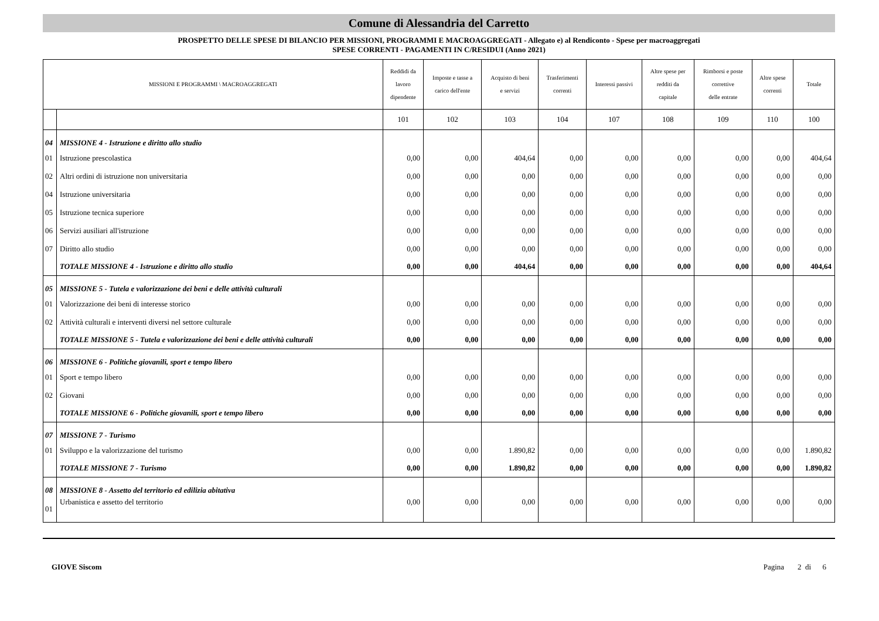Comune di Alessandria del Carretto
PROSPETTO DELLE SPESE DI BILANCIO PER MISSIONI, PROGRAMMI E MACROAGGREGATI - Allegato e) al Rendiconto - Spese per macroaggregati
SPESE CORRENTI - PAGAMENTI IN C/RESIDUI (Anno 2021)
| MISSIONI E PROGRAMMI \ MACROAGGREGATI | | Reddidi da lavoro dipendente | Imposte e tasse a carico dell'ente | Acquisto di beni e servizi | Trasferimenti correnti | Interessi passivi | Altre spese per redditi da capitale | Rimborsi e poste correttive delle entrate | Altre spese correnti | Totale |
| --- | --- | --- | --- | --- | --- | --- | --- | --- | --- | --- |
| | | 101 | 102 | 103 | 104 | 107 | 108 | 109 | 110 | 100 |
| 04 | MISSIONE 4 - Istruzione e diritto allo studio | | | | | | | | | |
| 01 | Istruzione prescolastica | 0,00 | 0,00 | 404,64 | 0,00 | 0,00 | 0,00 | 0,00 | 0,00 | 404,64 |
| 02 | Altri ordini di istruzione non universitaria | 0,00 | 0,00 | 0,00 | 0,00 | 0,00 | 0,00 | 0,00 | 0,00 | 0,00 |
| 04 | Istruzione universitaria | 0,00 | 0,00 | 0,00 | 0,00 | 0,00 | 0,00 | 0,00 | 0,00 | 0,00 |
| 05 | Istruzione tecnica superiore | 0,00 | 0,00 | 0,00 | 0,00 | 0,00 | 0,00 | 0,00 | 0,00 | 0,00 |
| 06 | Servizi ausiliari all'istruzione | 0,00 | 0,00 | 0,00 | 0,00 | 0,00 | 0,00 | 0,00 | 0,00 | 0,00 |
| 07 | Diritto allo studio | 0,00 | 0,00 | 0,00 | 0,00 | 0,00 | 0,00 | 0,00 | 0,00 | 0,00 |
| | TOTALE MISSIONE 4 - Istruzione e diritto allo studio | 0,00 | 0,00 | 404,64 | 0,00 | 0,00 | 0,00 | 0,00 | 0,00 | 404,64 |
| 05 | MISSIONE 5 - Tutela e valorizzazione dei beni e delle attività culturali | | | | | | | | | |
| 01 | Valorizzazione dei beni di interesse storico | 0,00 | 0,00 | 0,00 | 0,00 | 0,00 | 0,00 | 0,00 | 0,00 | 0,00 |
| 02 | Attività culturali e interventi diversi nel settore culturale | 0,00 | 0,00 | 0,00 | 0,00 | 0,00 | 0,00 | 0,00 | 0,00 | 0,00 |
| | TOTALE MISSIONE 5 - Tutela e valorizzazione dei beni e delle attività culturali | 0,00 | 0,00 | 0,00 | 0,00 | 0,00 | 0,00 | 0,00 | 0,00 | 0,00 |
| 06 | MISSIONE 6 - Politiche giovanili, sport e tempo libero | | | | | | | | | |
| 01 | Sport e tempo libero | 0,00 | 0,00 | 0,00 | 0,00 | 0,00 | 0,00 | 0,00 | 0,00 | 0,00 |
| 02 | Giovani | 0,00 | 0,00 | 0,00 | 0,00 | 0,00 | 0,00 | 0,00 | 0,00 | 0,00 |
| | TOTALE MISSIONE 6 - Politiche giovanili, sport e tempo libero | 0,00 | 0,00 | 0,00 | 0,00 | 0,00 | 0,00 | 0,00 | 0,00 | 0,00 |
| 07 | MISSIONE 7 - Turismo | | | | | | | | | |
| 01 | Sviluppo e la valorizzazione del turismo | 0,00 | 0,00 | 1.890,82 | 0,00 | 0,00 | 0,00 | 0,00 | 0,00 | 1.890,82 |
| | TOTALE MISSIONE 7 - Turismo | 0,00 | 0,00 | 1.890,82 | 0,00 | 0,00 | 0,00 | 0,00 | 0,00 | 1.890,82 |
| 08 | MISSIONE 8 - Assetto del territorio ed edilizia abitativa | | | | | | | | | |
| 01 | Urbanistica e assetto del territorio | 0,00 | 0,00 | 0,00 | 0,00 | 0,00 | 0,00 | 0,00 | 0,00 | 0,00 |
GIOVE Siscom Pagina 2 di 6